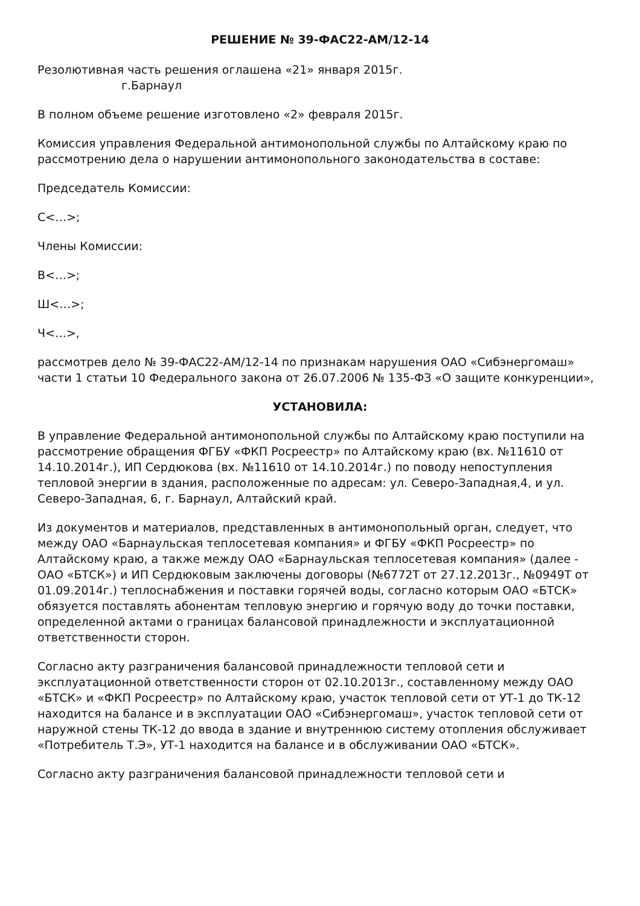РЕШЕНИЕ № 39-ФАС22-АМ/12-14
Резолютивная часть решения оглашена «21» января 2015г.
г.Барнаул
В полном объеме решение изготовлено «2» февраля 2015г.
Комиссия управления Федеральной антимонопольной службы по Алтайскому краю по рассмотрению дела о нарушении антимонопольного законодательства в составе:
Председатель Комиссии:
С<…>;
Члены Комиссии:
В<…>;
Ш<…>;
Ч<…>,
рассмотрев дело № 39-ФАС22-АМ/12-14 по признакам нарушения ОАО «Сибэнергомаш» части 1 статьи 10 Федерального закона от 26.07.2006 № 135-ФЗ «О защите конкуренции»,
УСТАНОВИЛА:
В управление Федеральной антимонопольной службы по Алтайскому краю поступили на рассмотрение обращения ФГБУ «ФКП Росреестр» по Алтайскому краю (вх. №11610 от 14.10.2014г.), ИП Сердюкова (вх. №11610 от 14.10.2014г.) по поводу непоступления тепловой энергии в здания, расположенные по адресам: ул. Северо-Западная,4, и ул. Северо-Западная, 6, г. Барнаул, Алтайский край.
Из документов и материалов, представленных в антимонопольный орган, следует, что между ОАО «Барнаульская теплосетевая компания» и ФГБУ «ФКП Росреестр» по Алтайскому краю, а также между ОАО «Барнаульская теплосетевая компания» (далее - ОАО «БТСК») и ИП Сердюковым заключены договоры (№6772Т от 27.12.2013г., №0949Т от 01.09.2014г.) теплоснабжения и поставки горячей воды, согласно которым ОАО «БТСК» обязуется поставлять абонентам тепловую энергию и горячую воду до точки поставки, определенной актами о границах балансовой принадлежности и эксплуатационной ответственности сторон.
Согласно акту разграничения балансовой принадлежности тепловой сети и эксплуатационной ответственности сторон от 02.10.2013г., составленному между ОАО «БТСК» и «ФКП Росреестр» по Алтайскому краю, участок тепловой сети от УТ-1 до ТК-12 находится на балансе и в эксплуатации ОАО «Сибэнергомаш», участок тепловой сети от наружной стены ТК-12 до ввода в здание и внутреннюю систему отопления обслуживает «Потребитель Т.Э», УТ-1 находится на балансе и в обслуживании ОАО «БТСК».
Согласно акту разграничения балансовой принадлежности тепловой сети и